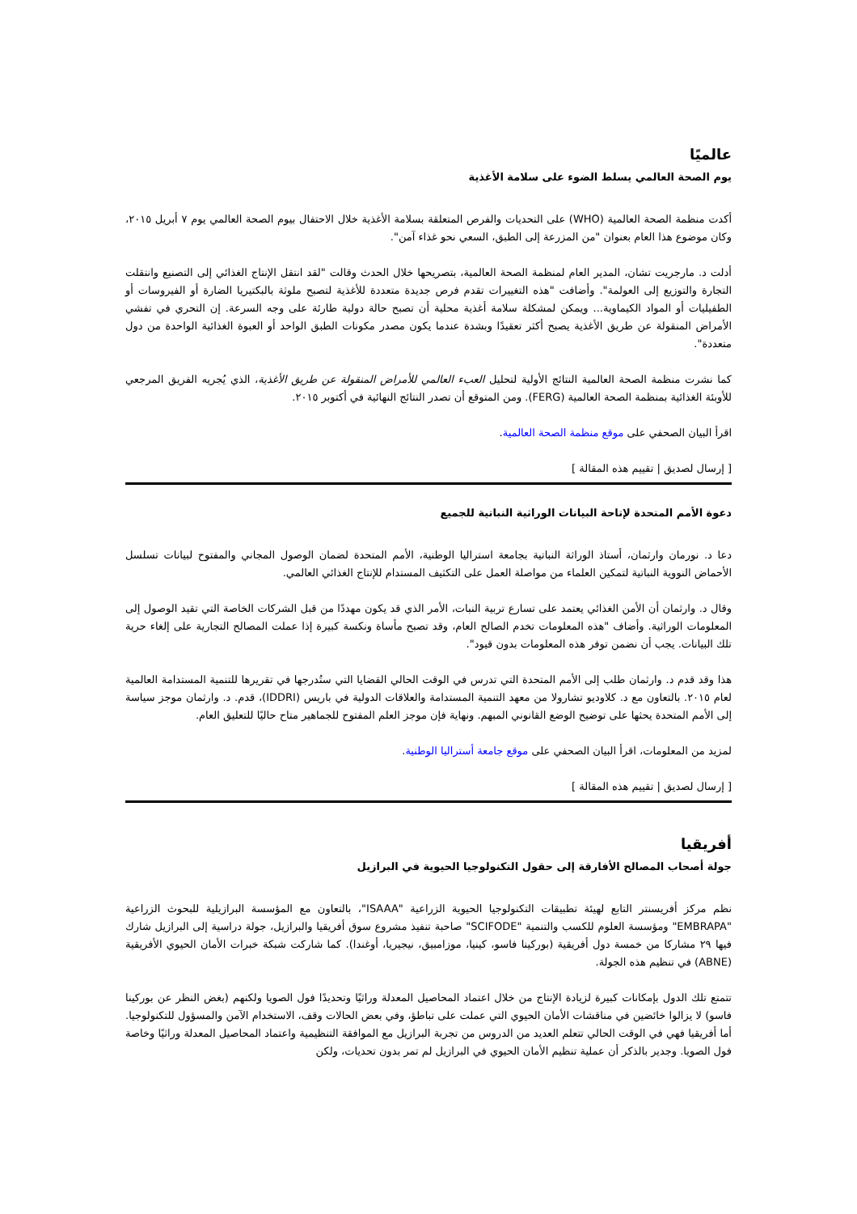عالميًا
يوم الصحة العالمي يسلط الضوء على سلامة الأغذية
أكدت منظمة الصحة العالمية (WHO) على التحديات والفرص المتعلقة بسلامة الأغذية خلال الاحتفال بيوم الصحة العالمي يوم ٧ أبريل ٢٠١٥، وكان موضوع هذا العام بعنوان "من المزرعة إلى الطبق، السعي نحو غذاء آمن".
أدلت د. مارجريت تشان، المدير العام لمنظمة الصحة العالمية، بتصريحها خلال الحدث وقالت "لقد انتقل الإنتاج الغذائي إلى التصنيع وانتقلت التجارة والتوزيع إلى العولمة". وأضافت "هذه التغييرات تقدم فرص جديدة متعددة للأغذية لتصبح ملوثة بالبكتيريا الضارة أو الفيروسات أو الطفيليات أو المواد الكيماوية... ويمكن لمشكلة سلامة أغذية محلية أن تصبح حالة دولية طارئة على وجه السرعة. إن التحري في تفشي الأمراض المنقولة عن طريق الأغذية يصبح أكثر تعقيدًا وبشدة عندما يكون مصدر مكونات الطبق الواحد أو العبوة الغذائية الواحدة من دول متعددة".
كما نشرت منظمة الصحة العالمية النتائج الأولية لتحليل العبء العالمي للأمراض المنقولة عن طريق الأغذية، الذي يُجريه الفريق المرجعي للأوبئة الغذائية بمنظمة الصحة العالمية (FERG). ومن المتوقع أن تصدر النتائج النهائية في أكتوبر ٢٠١٥.
اقرأ البيان الصحفي على موقع منظمة الصحة العالمية.
[ إرسال لصديق | تقييم هذه المقالة ]
دعوة الأمم المتحدة لإتاحة البيانات الوراثية النباتية للجميع
دعا د. نورمان وارثمان، أستاذ الوراثة النباتية بجامعة استراليا الوطنية، الأمم المتحدة لضمان الوصول المجاني والمفتوح لبيانات تسلسل الأحماض النووية النباتية لتمكين العلماء من مواصلة العمل على التكثيف المستدام للإنتاج الغذائي العالمي.
وقال د. وارثمان أن الأمن الغذائي يعتمد على تسارع تربية النبات، الأمر الذي قد يكون مهددًا من قبل الشركات الخاصة التي تقيد الوصول إلى المعلومات الوراثية. وأضاف "هذه المعلومات تخدم الصالح العام، وقد تصبح مأساة ونكسة كبيرة إذا عملت المصالح التجارية على إلغاء حرية تلك البيانات. يجب أن نضمن توفر هذه المعلومات بدون قيود".
هذا وقد قدم د. وارثمان طلب إلى الأمم المتحدة التي تدرس في الوقت الحالي القضايا التي ستُدرجها في تقريرها للتنمية المستدامة العالمية لعام ٢٠١٥. بالتعاون مع د. كلاوديو تشارولا من معهد التنمية المستدامة والعلاقات الدولية في باريس (IDDRI)، قدم. د. وارثمان موجز سياسة إلى الأمم المتحدة يحثها على توضيح الوضع القانوني المبهم. ونهاية فإن موجز العلم المفتوح للجماهير متاح حاليًا للتعليق العام.
لمزيد من المعلومات، اقرأ البيان الصحفي على موقع جامعة أستراليا الوطنية.
[ إرسال لصديق | تقييم هذه المقالة ]
أفريقيا
جولة أصحاب المصالح الأفارقة إلى حقول التكنولوجيا الحيوية في البرازيل
نظم مركز أفريسنتر التابع لهيئة تطبيقات التكنولوجيا الحيوية الزراعية "ISAAA"، بالتعاون مع المؤسسة البرازيلية للبحوث الزراعية "EMBRAPA" ومؤسسة العلوم للكسب والتنمية "SCIFODE" صاحبة تنفيذ مشروع سوق أفريقيا والبرازيل، جولة دراسية إلى البرازيل شارك فيها ٢٩ مشاركا من خمسة دول أفريقية (بوركينا فاسو، كينيا، موزامبيق، نيجيريا، أوغندا). كما شاركت شبكة خبرات الأمان الحيوي الأفريقية (ABNE) في تنظيم هذه الجولة.
تتمتع تلك الدول بإمكانات كبيرة لزيادة الإنتاج من خلال اعتماد المحاصيل المعدلة وراثيًا وتحديدًا فول الصويا ولكنهم (بغض النظر عن بوركينا فاسو) لا يزالوا خائضين في مناقشات الأمان الحيوي التي عملت على تباطؤ، وفي بعض الحالات وقف، الاستخدام الآمن والمسؤول للتكنولوجيا. أما أفريقيا فهي في الوقت الحالي تتعلم العديد من الدروس من تجربة البرازيل مع الموافقة التنظيمية واعتماد المحاصيل المعدلة وراثيًا وخاصة فول الصويا. وجدير بالذكر أن عملية تنظيم الأمان الحيوي في البرازيل لم تمر بدون تحديات، ولكن